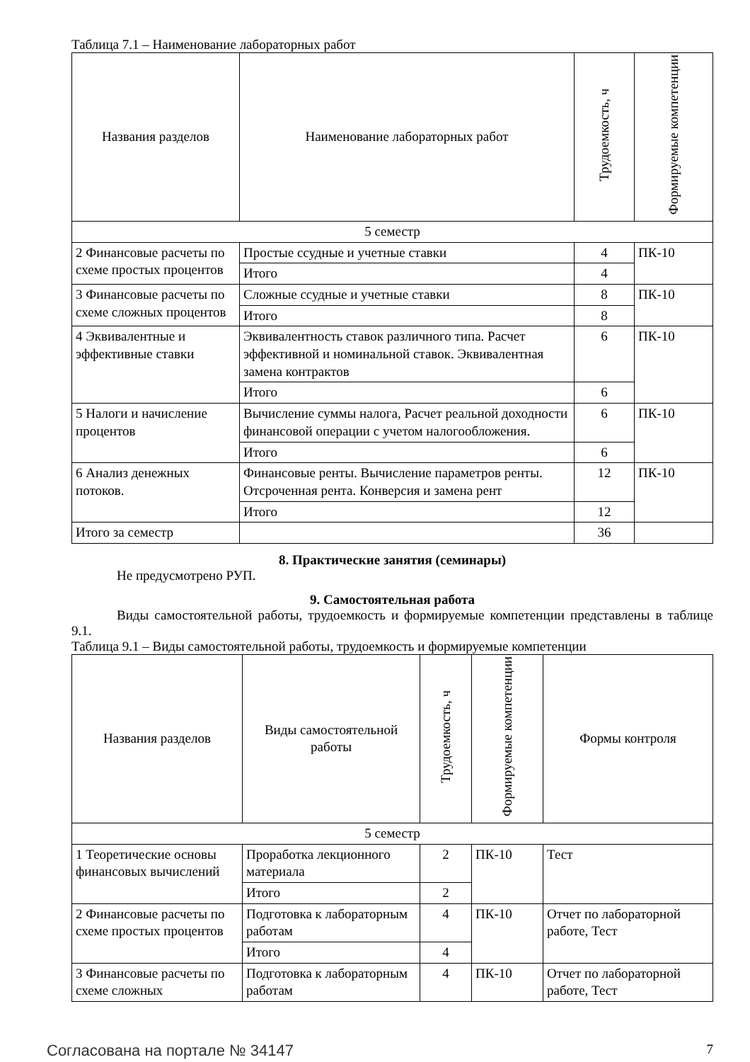Таблица 7.1 – Наименование лабораторных работ
| Названия разделов | Наименование лабораторных работ | Трудоемкость, ч | Формируемые компетенции |
| --- | --- | --- | --- |
| 5 семестр | | | |
| 2 Финансовые расчеты по схеме простых процентов | Простые ссудные и учетные ставки | 4 | ПК-10 |
| | Итого | 4 | |
| 3 Финансовые расчеты по схеме сложных процентов | Сложные ссудные и учетные ставки | 8 | ПК-10 |
| | Итого | 8 | |
| 4 Эквивалентные и эффективные ставки | Эквивалентность ставок различного типа. Расчет эффективной и номинальной ставок. Эквивалентная замена контрактов | 6 | ПК-10 |
| | Итого | 6 | |
| 5 Налоги и начисление процентов | Вычисление суммы налога, Расчет реальной доходности финансовой операции с учетом налогообложения. | 6 | ПК-10 |
| | Итого | 6 | |
| 6 Анализ денежных потоков. | Финансовые ренты. Вычисление параметров ренты. Отсроченная рента. Конверсия и замена рент | 12 | ПК-10 |
| | Итого | 12 | |
| Итого за семестр | | 36 | |
8. Практические занятия (семинары)
Не предусмотрено РУП.
9. Самостоятельная работа
Виды самостоятельной работы, трудоемкость и формируемые компетенции представлены в таблице 9.1.
Таблица 9.1 – Виды самостоятельной работы, трудоемкость и формируемые компетенции
| Названия разделов | Виды самостоятельной работы | Трудоемкость, ч | Формируемые компетенции | Формы контроля |
| --- | --- | --- | --- | --- |
| 5 семестр | | | | |
| 1 Теоретические основы финансовых вычислений | Проработка лекционного материала | 2 | ПК-10 | Тест |
| | Итого | 2 | | |
| 2 Финансовые расчеты по схеме простых процентов | Подготовка к лабораторным работам | 4 | ПК-10 | Отчет по лабораторной работе, Тест |
| | Итого | 4 | | |
| 3 Финансовые расчеты по схеме сложных | Подготовка к лабораторным работам | 4 | ПК-10 | Отчет по лабораторной работе, Тест |
Согласована на портале № 34147 7